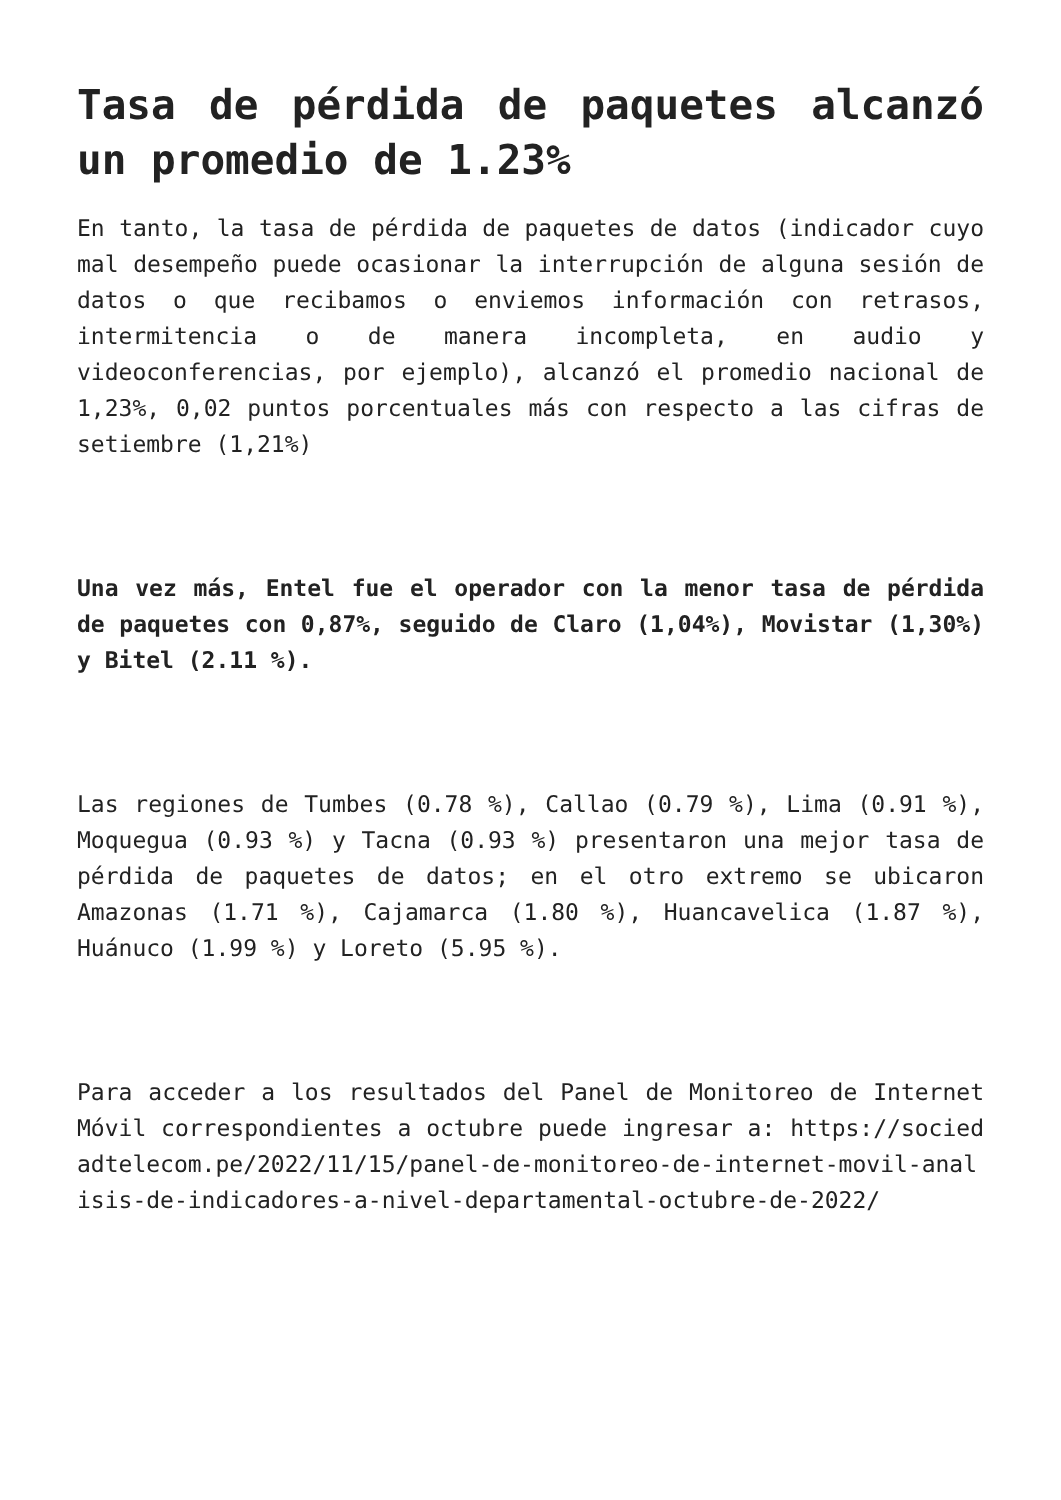Tasa de pérdida de paquetes alcanzó un promedio de 1.23%
En tanto, la tasa de pérdida de paquetes de datos (indicador cuyo mal desempeño puede ocasionar la interrupción de alguna sesión de datos o que recibamos o enviemos información con retrasos, intermitencia o de manera incompleta, en audio y videoconferencias, por ejemplo), alcanzó el promedio nacional de 1,23%, 0,02 puntos porcentuales más con respecto a las cifras de setiembre (1,21%)
Una vez más, Entel fue el operador con la menor tasa de pérdida de paquetes con 0,87%, seguido de Claro (1,04%), Movistar (1,30%) y Bitel (2.11 %).
Las regiones de Tumbes (0.78 %), Callao (0.79 %), Lima (0.91 %), Moquegua (0.93 %) y Tacna (0.93 %) presentaron una mejor tasa de pérdida de paquetes de datos; en el otro extremo se ubicaron Amazonas (1.71 %), Cajamarca (1.80 %), Huancavelica (1.87 %), Huánuco (1.99 %) y Loreto (5.95 %).
Para acceder a los resultados del Panel de Monitoreo de Internet Móvil correspondientes a octubre puede ingresar a: https://sociedadtelecom.pe/2022/11/15/panel-de-monitoreo-de-internet-movil-analisis-de-indicadores-a-nivel-departamental-octubre-de-2022/